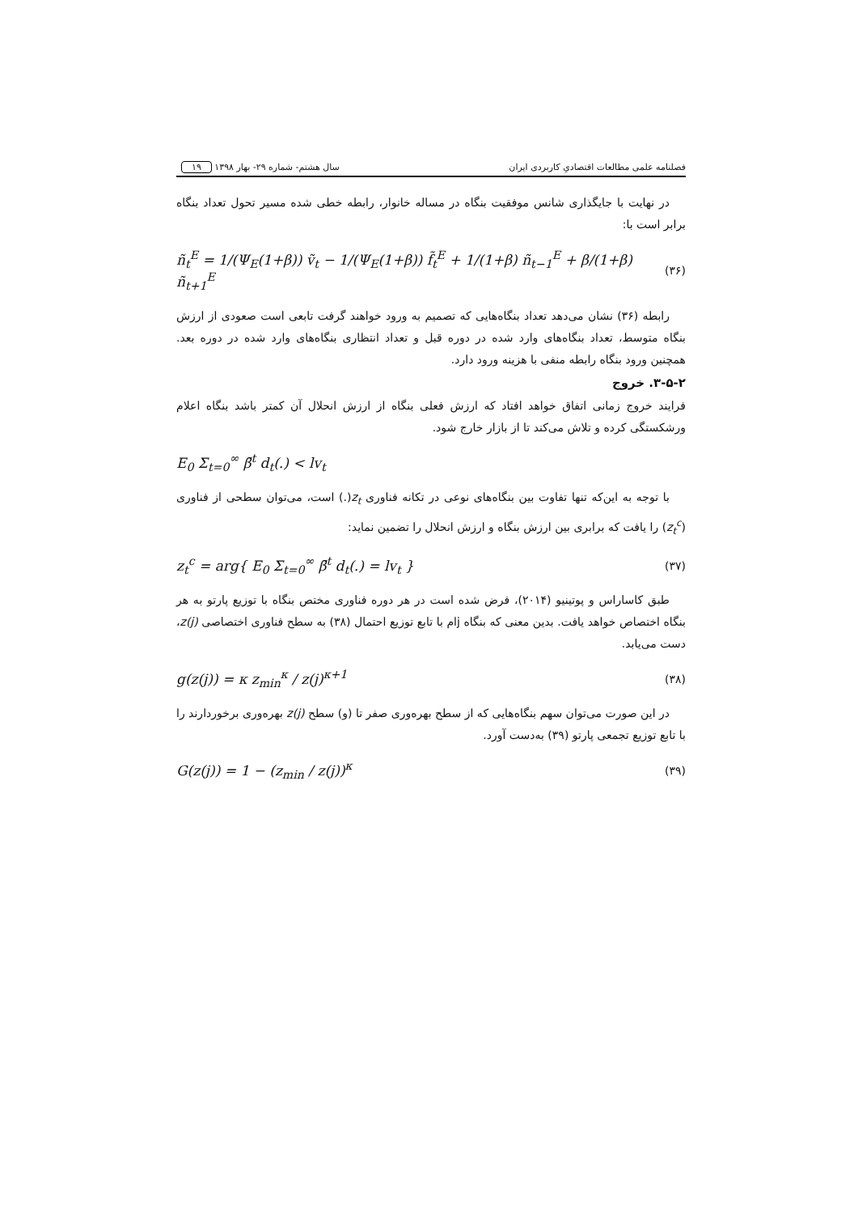فصلنامه علمی مطالعات اقتصادیِ کاربردی ایران سال هشتم- شماره ۲۹- بهار ۱۳۹۸ ۱۹
در نهایت با جایگذاری شانس موفقیت بنگاه در مساله خانوار، رابطه خطی شده مسیر تحول تعداد بنگاه برابر است با:
(۳۶) ñ<sub>t</sub><sup>E</sup> = 1/(Ψ<sub>E</sub>(1+β)) ṽ<sub>t</sub> − 1/(Ψ<sub>E</sub>(1+β)) f̃<sub>t</sub><sup>E</sup> + 1/(1+β) ñ<sub>t−1</sub><sup>E</sup> + β/(1+β) ñ<sub>t+1</sub><sup>E</sup>
رابطه (۳۶) نشان می‌دهد تعداد بنگاه‌هایی که تصمیم به ورود خواهند گرفت تابعی است صعودی از ارزش بنگاه متوسط، تعداد بنگاه‌های وارد شده در دوره قبل و تعداد انتظاری بنگاه‌های وارد شده در دوره بعد. همچنین ورود بنگاه رابطه منفی با هزینه ورود دارد.
۳-۵-۲. خروج
فرایند خروج زمانی اتفاق خواهد افتاد که ارزش فعلی بنگاه از ارزش انحلال آن کمتر باشد بنگاه اعلام ورشکستگی کرده و تلاش می‌کند تا از بازار خارج شود.
E<sub>0</sub> Σ<sub>t=0</sub><sup>∞</sup> β̄<sup>t</sup> d<sub>t</sub>(.) < lv<sub>t</sub>
با توجه به این‌که تنها تفاوت بین بنگاه‌های نوعی در تکانه فناوری z<sub>t</sub>(.) است، می‌توان سطحی از فناوری (z<sub>t</sub><sup>c</sup>) را یافت که برابری بین ارزش بنگاه و ارزش انحلال را تضمین نماید:
(۳۷) z<sub>t</sub><sup>c</sup> = arg{ E<sub>0</sub> Σ<sub>t=0</sub><sup>∞</sup> β̄<sup>t</sup> d<sub>t</sub>(.) = lv<sub>t</sub> }
طبق کاساراس و پوتینیو (۲۰۱۴)، فرض شده است در هر دوره فناوری مختص بنگاه با توزیع پارتو به هر بنگاه اختصاص خواهد یافت. بدین معنی که بنگاه jام با تابع توزیع احتمال (۳۸) به سطح فناوری اختصاصی z(j)، دست می‌یابد.
(۳۸) g(z(j)) = κ z<sub>min</sub><sup>κ</sup> / z(j)<sup>κ+1</sup>
در این صورت می‌توان سهم بنگاه‌هایی که از سطح بهره‌وری صفر تا (و) سطح z(j) بهره‌وری برخوردارند را با تابع توزیع تجمعی پارتو (۳۹) به‌دست آورد.
(۳۹) G(z(j)) = 1 − (z<sub>min</sub> / z(j))<sup>κ</sup>